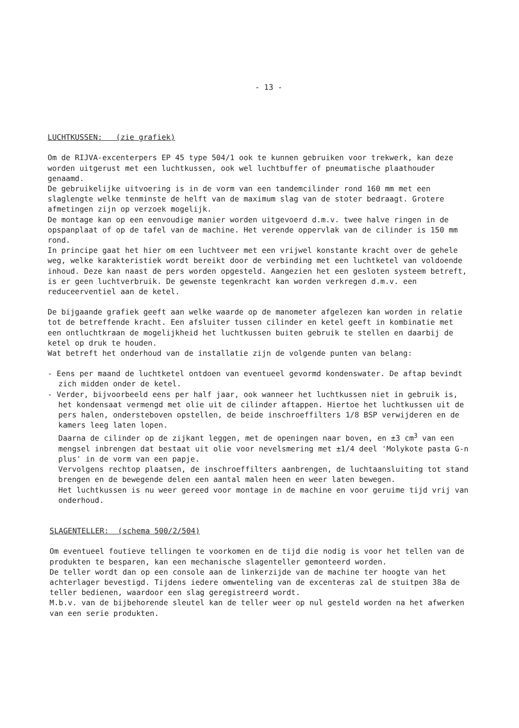- 13 -
LUCHTKUSSEN: (zie grafiek)
Om de RIJVA-excenterpers EP 45 type 504/1 ook te kunnen gebruiken voor trekwerk, kan deze worden uitgerust met een luchtkussen, ook wel luchtbuffer of pneumatische plaathouder genaamd.
De gebruikelijke uitvoering is in de vorm van een tandemcilinder rond 160 mm met een slaglengte welke tenminste de helft van de maximum slag van de stoter bedraagt. Grotere afmetingen zijn op verzoek mogelijk.
De montage kan op een eenvoudige manier worden uitgevoerd d.m.v. twee halve ringen in de opspanplaat of op de tafel van de machine. Het verende oppervlak van de cilinder is 150 mm rond.
In principe gaat het hier om een luchtveer met een vrijwel konstante kracht over de gehele weg, welke karakteristiek wordt bereikt door de verbinding met een luchtketel van voldoende inhoud. Deze kan naast de pers worden opgesteld. Aangezien het een gesloten systeem betreft, is er geen luchtverbruik. De gewenste tegenkracht kan worden verkregen d.m.v. een reduceerventiel aan de ketel.
De bijgaande grafiek geeft aan welke waarde op de manometer afgelezen kan worden in relatie tot de betreffende kracht. Een afsluiter tussen cilinder en ketel geeft in kombinatie met een ontluchtkraan de mogelijkheid het luchtkussen buiten gebruik te stellen en daarbij de ketel op druk te houden.
Wat betreft het onderhoud van de installatie zijn de volgende punten van belang:
- Eens per maand de luchtketel ontdoen van eventueel gevormd kondenswater. De aftap bevindt zich midden onder de ketel.
- Verder, bijvoorbeeld eens per half jaar, ook wanneer het luchtkussen niet in gebruik is, het kondensaat vermengd met olie uit de cilinder aftappen. Hiertoe het luchtkussen uit de pers halen, ondersteboven opstellen, de beide inschroeffilters 1/8 BSP verwijderen en de kamers leeg laten lopen.
Daarna de cilinder op de zijkant leggen, met de openingen naar boven, en ±3 cm<sup>3</sup> van een mengsel inbrengen dat bestaat uit olie voor nevelsmering met ±1/4 deel 'Molykote pasta G-n plus' in de vorm van een papje.
Vervolgens rechtop plaatsen, de inschroeffilters aanbrengen, de luchtaansluiting tot stand brengen en de bewegende delen een aantal malen heen en weer laten bewegen.
Het luchtkussen is nu weer gereed voor montage in de machine en voor geruime tijd vrij van onderhoud.
SLAGENTELLER: (schema 500/2/504)
Om eventueel foutieve tellingen te voorkomen en de tijd die nodig is voor het tellen van de produkten te besparen, kan een mechanische slagenteller gemonteerd worden.
De teller wordt dan op een console aan de linkerzijde van de machine ter hoogte van het achterlager bevestigd. Tijdens iedere omwenteling van de excenteras zal de stuitpen 38a de teller bedienen, waardoor een slag geregistreerd wordt.
M.b.v. van de bijbehorende sleutel kan de teller weer op nul gesteld worden na het afwerken van een serie produkten.